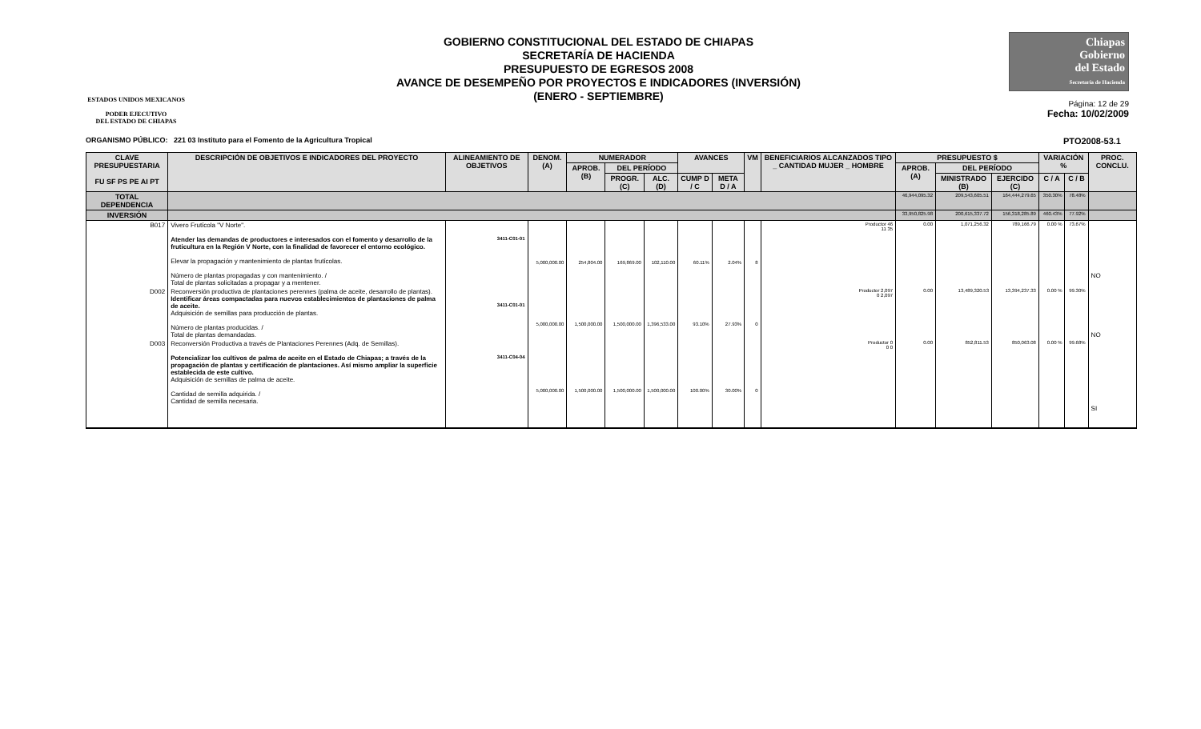ESTADOS UNIDOS MEXICANOS
PODER EJECUTIVO
DEL ESTADO DE CHIAPAS
GOBIERNO CONSTITUCIONAL DEL ESTADO DE CHIAPAS
SECRETARÍA DE HACIENDA
PRESUPUESTO DE EGRESOS 2008
AVANCE DE DESEMPEÑO POR PROYECTOS E INDICADORES (INVERSIÓN)
(ENERO - SEPTIEMBRE)
Chiapas
Gobierno
del Estado
Secretaría de Hacienda
Página: 12 de 29
Fecha: 10/02/2009
ORGANISMO PÚBLICO: 221 03 Instituto para el Fomento de la Agricultura Tropical PTO2008-53.1
| CLAVE PRESUPUESTARIA FU SF PS PE AI PT | DESCRIPCIÓN DE OBJETIVOS E INDICADORES DEL PROYECTO | ALINEAMIENTO DE OBJETIVOS | DENOM. (A) | NUMERADOR | | | AVANCES | | VM | BENEFICIARIOS ALCANZADOS TIPO _ CANTIDAD MUJER _ HOMBRE | PRESUPUESTO $ | | | VARIACIÓN % | | PROC. CONCLU. |
| --- | --- | --- | --- | --- | --- | --- | --- | --- | --- | --- | --- | --- | --- | --- | --- | --- |
| | | | | APROB. (B) | DEL PERÍODO | | | | | | APROB. (A) | DEL PERÍODO | | | | |
| | | | | | PROGR. (C) | ALC. (D) | CUMP D / C | META D / A | | | | MINISTRADO (B) | EJERCIDO (C) | C / A | C / B | |
| TOTAL DEPENDENCIA | | | | | | | | | | | 46,944,095.32 | 209,543,605.51 | 164,444,279.65 | 350.30% | 78.48% | |
| INVERSIÓN | | | | | | | | | | | 33,950,825.98 | 200,615,337.72 | 156,318,285.89 | 460.43% | 77.92% | |
| B017 | Vivero Frutícola "V Norte". Atender las demandas de productores e interesados con el fomento y desarrollo de la fruticultura en la Región V Norte, con la finalidad de favorecer el entorno ecológico. Elevar la propagación y mantenimiento de plantas frutícolas. Número de plantas propagadas y con mantenimiento. / Total de plantas solicitadas a propagar y a mentener. | 3411-C01-01 | 5,000,000.00 | 254,804.00 | 169,869.00 | 102,110.00 | 60.11% | 2.04% | 8 | Productor 46 11 35 | 0.00 | 1,071,256.32 | 789,166.79 | 0.00 % | 73.67% | NO |
| D002 | Reconversión productiva de plantaciones perennes (palma de aceite, desarrollo de plantas). Identificar áreas compactadas para nuevos establecimientos de plantaciones de palma de aceite. Adquisición de semillas para producción de plantas. Número de plantas producidas. / Total de plantas demandadas. | 3411-C01-01 | 5,000,000.00 | 1,500,000.00 | 1,500,000.00 | 1,396,533.00 | 93.10% | 27.93% | 0 | Productor 2,097 0 2,097 | 0.00 | 13,489,320.53 | 13,394,237.33 | 0.00 % | 99.30% | NO |
| D003 | Reconversión Productiva a través de Plantaciones Perennes (Adq. de Semillas). Potencializar los cultivos de palma de aceite en el Estado de Chiapas; a través de la propagación de plantas y certificación de plantaciones. Así mismo ampliar la superficie establecida de este cultivo. Adquisición de semillas de palma de aceite. Cantidad de semilla adquirida. / Cantidad de semilla necesaria. | 3411-C04-04 | 5,000,000.00 | 1,500,000.00 | 1,500,000.00 | 1,500,000.00 | 100.00% | 30.00% | 0 | Productor 0 0 0 | 0.00 | 852,811.53 | 850,063.08 | 0.00 % | 99.68% | SI |